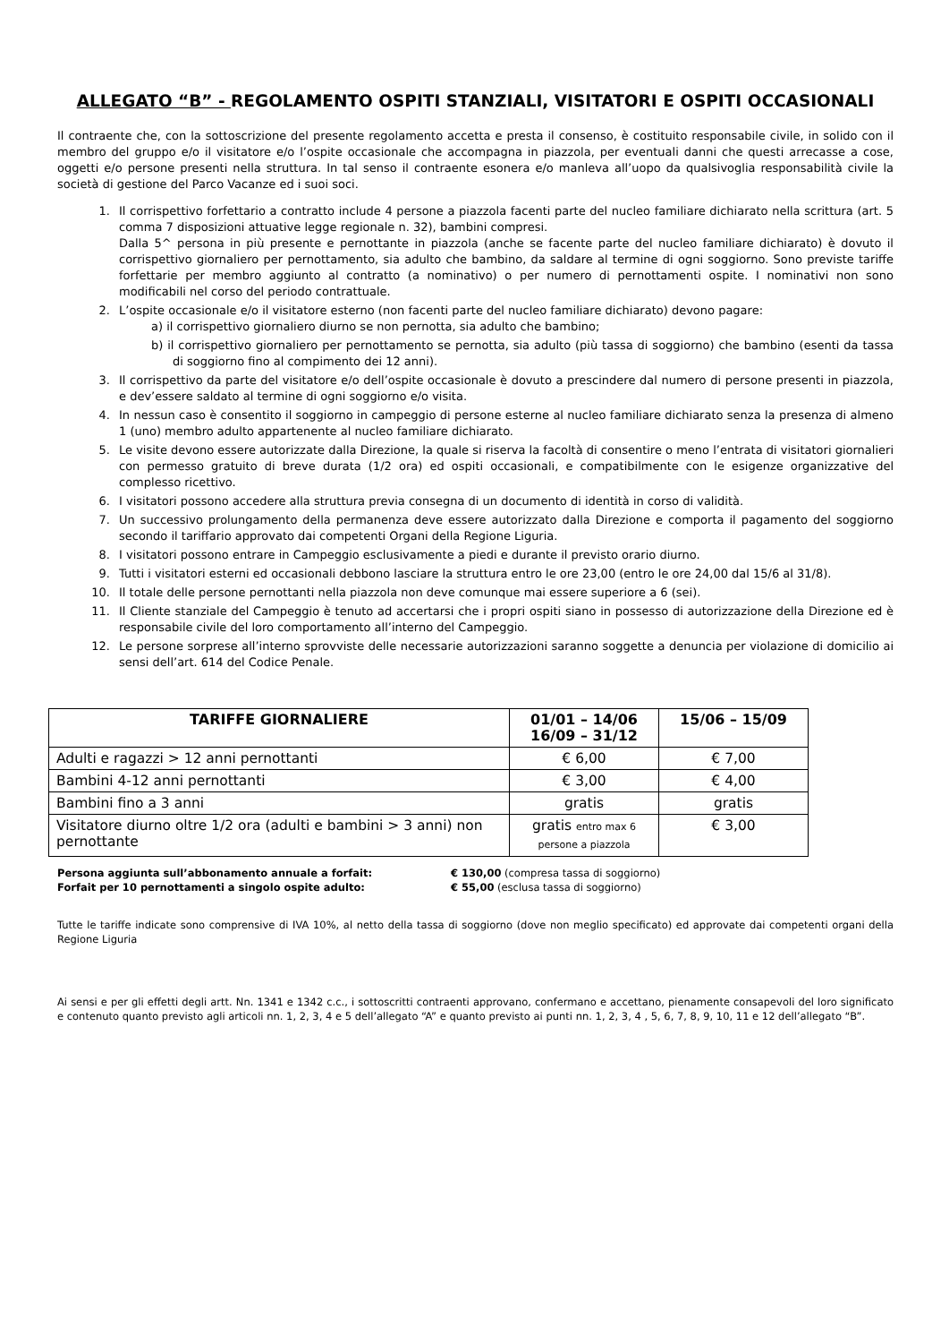ALLEGATO “B” - REGOLAMENTO OSPITI STANZIALI, VISITATORI E OSPITI OCCASIONALI
Il contraente che, con la sottoscrizione del presente regolamento accetta e presta il consenso, è costituito responsabile civile, in solido con il membro del gruppo e/o il visitatore e/o l’ospite occasionale che accompagna in piazzola, per eventuali danni che questi arrecasse a cose, oggetti e/o persone presenti nella struttura. In tal senso il contraente esonera e/o manleva all’uopo da qualsivoglia responsabilità civile la società di gestione del Parco Vacanze ed i suoi soci.
1. Il corrispettivo forfettario a contratto include 4 persone a piazzola facenti parte del nucleo familiare dichiarato nella scrittura (art. 5 comma 7 disposizioni attuative legge regionale n. 32), bambini compresi.
Dalla 5^ persona in più presente e pernottante in piazzola (anche se facente parte del nucleo familiare dichiarato) è dovuto il corrispettivo giornaliero per pernottamento, sia adulto che bambino, da saldare al termine di ogni soggiorno. Sono previste tariffe forfettarie per membro aggiunto al contratto (a nominativo) o per numero di pernottamenti ospite. I nominativi non sono modificabili nel corso del periodo contrattuale.
2. L’ospite occasionale e/o il visitatore esterno (non facenti parte del nucleo familiare dichiarato) devono pagare:
a) il corrispettivo giornaliero diurno se non pernotta, sia adulto che bambino;
b) il corrispettivo giornaliero per pernottamento se pernotta, sia adulto (più tassa di soggiorno) che bambino (esenti da tassa di soggiorno fino al compimento dei 12 anni).
3. Il corrispettivo da parte del visitatore e/o dell’ospite occasionale è dovuto a prescindere dal numero di persone presenti in piazzola, e dev’essere saldato al termine di ogni soggiorno e/o visita.
4. In nessun caso è consentito il soggiorno in campeggio di persone esterne al nucleo familiare dichiarato senza la presenza di almeno 1 (uno) membro adulto appartenente al nucleo familiare dichiarato.
5. Le visite devono essere autorizzate dalla Direzione, la quale si riserva la facoltà di consentire o meno l’entrata di visitatori giornalieri con permesso gratuito di breve durata (1/2 ora) ed ospiti occasionali, e compatibilmente con le esigenze organizzative del complesso ricettivo.
6. I visitatori possono accedere alla struttura previa consegna di un documento di identità in corso di validità.
7. Un successivo prolungamento della permanenza deve essere autorizzato dalla Direzione e comporta il pagamento del soggiorno secondo il tariffario approvato dai competenti Organi della Regione Liguria.
8. I visitatori possono entrare in Campeggio esclusivamente a piedi e durante il previsto orario diurno.
9. Tutti i visitatori esterni ed occasionali debbono lasciare la struttura entro le ore 23,00 (entro le ore 24,00 dal 15/6 al 31/8).
10. Il totale delle persone pernottanti nella piazzola non deve comunque mai essere superiore a 6 (sei).
11. Il Cliente stanziale del Campeggio è tenuto ad accertarsi che i propri ospiti siano in possesso di autorizzazione della Direzione ed è responsabile civile del loro comportamento all’interno del Campeggio.
12. Le persone sorprese all’interno sprovviste delle necessarie autorizzazioni saranno soggette a denuncia per violazione di domicilio ai sensi dell’art. 614 del Codice Penale.
| TARIFFE GIORNALIERE | 01/01 – 14/06 16/09 – 31/12 | 15/06 – 15/09 |
| --- | --- | --- |
| Adulti e ragazzi > 12 anni pernottanti | € 6,00 | € 7,00 |
| Bambini 4-12 anni pernottanti | € 3,00 | € 4,00 |
| Bambini fino a 3 anni | gratis | gratis |
| Visitatore diurno oltre 1/2 ora (adulti e bambini > 3 anni) non pernottante | gratis entro max 6 persone a piazzola | € 3,00 |
| Persona aggiunta sull’abbonamento annuale a forfait: | € 130,00 (compresa tassa di soggiorno) |
| Forfait per 10 pernottamenti a singolo ospite adulto: | € 55,00 (esclusa tassa di soggiorno) |
Tutte le tariffe indicate sono comprensive di IVA 10%, al netto della tassa di soggiorno (dove non meglio specificato) ed approvate dai competenti organi della Regione Liguria
Ai sensi e per gli effetti degli artt. Nn. 1341 e 1342 c.c., i sottoscritti contraenti approvano, confermano e accettano, pienamente consapevoli del loro significato e contenuto quanto previsto agli articoli nn. 1, 2, 3, 4 e 5 dell’allegato “A” e quanto previsto ai punti nn. 1, 2, 3, 4 , 5, 6, 7, 8, 9, 10, 11 e 12 dell’allegato “B”.